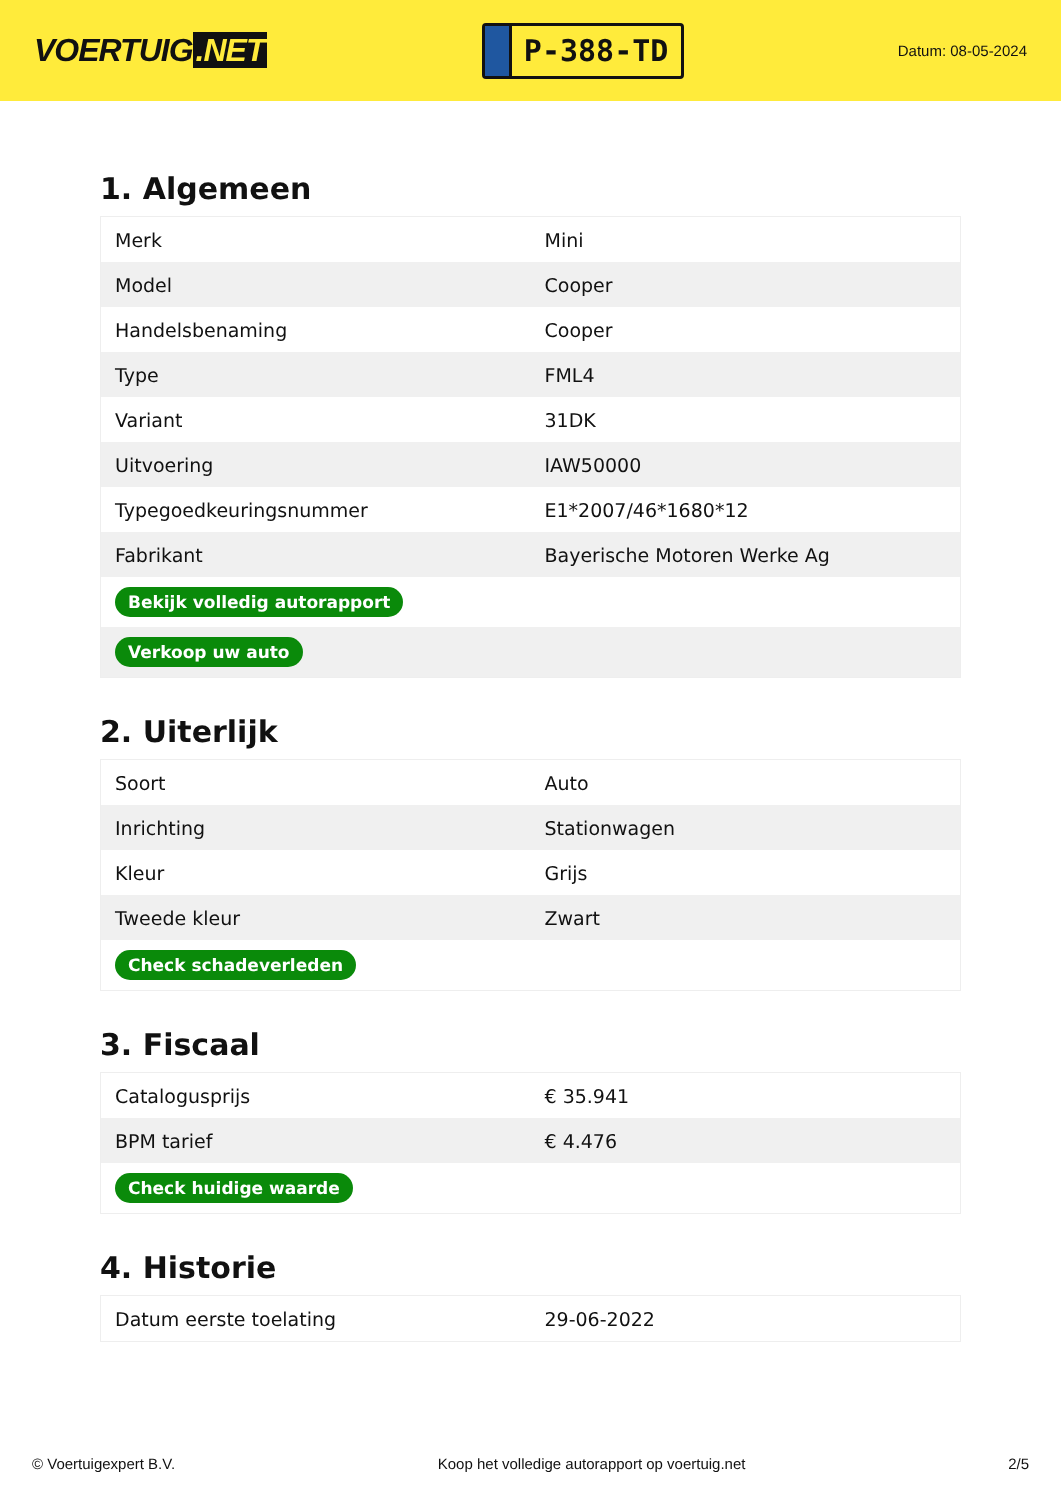VOERTUIG.NET
P-388-TD
Datum: 08-05-2024
1. Algemeen
| Merk | Mini |
| Model | Cooper |
| Handelsbenaming | Cooper |
| Type | FML4 |
| Variant | 31DK |
| Uitvoering | IAW50000 |
| Typegoedkeuringsnummer | E1*2007/46*1680*12 |
| Fabrikant | Bayerische Motoren Werke Ag |
| Bekijk volledig autorapport | |
| Verkoop uw auto | |
2. Uiterlijk
| Soort | Auto |
| Inrichting | Stationwagen |
| Kleur | Grijs |
| Tweede kleur | Zwart |
| Check schadeverleden | |
3. Fiscaal
| Catalogusprijs | € 35.941 |
| BPM tarief | € 4.476 |
| Check huidige waarde | |
4. Historie
| Datum eerste toelating | 29-06-2022 |
© Voertuigexpert B.V. Koop het volledige autorapport op voertuig.net 2/5